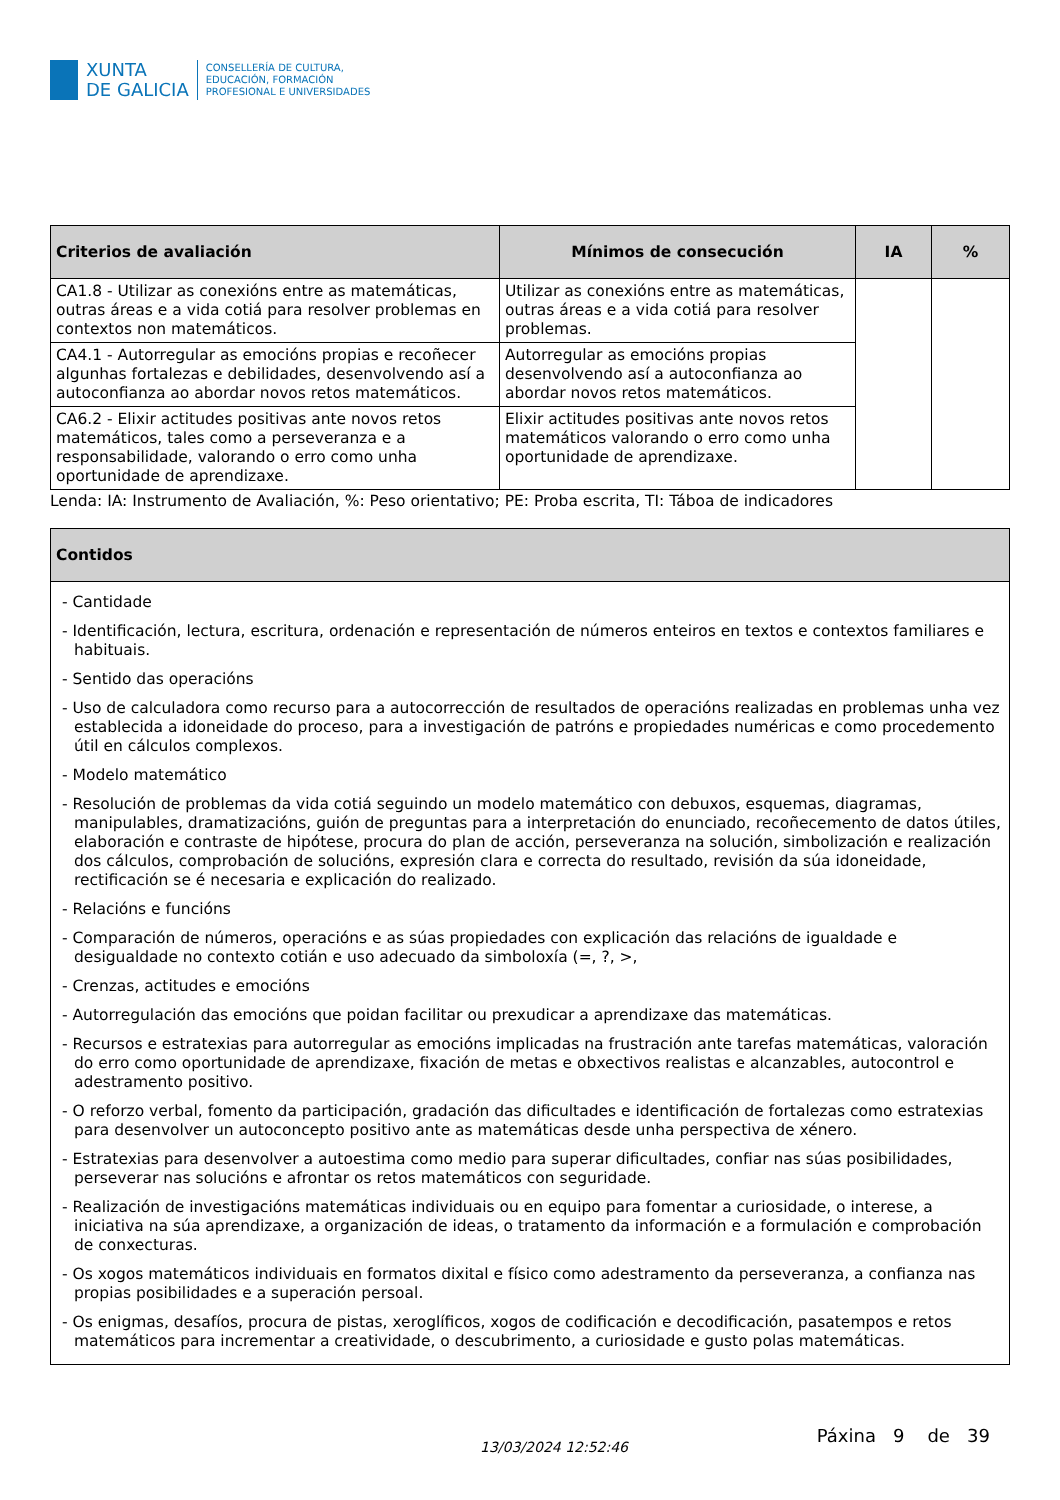XUNTA
DE GALICIA
CONSELLERÍA DE CULTURA,
EDUCACIÓN, FORMACIÓN
PROFESIONAL E UNIVERSIDADES
| Criterios de avaliación | Mínimos de consecución | IA | % |
| --- | --- | --- | --- |
| CA1.8 - Utilizar as conexións entre as matemáticas, outras áreas e a vida cotiá para resolver problemas en contextos non matemáticos. | Utilizar as conexións entre as matemáticas, outras áreas e a vida cotiá para resolver problemas. | | |
| CA4.1 - Autorregular as emocións propias e recoñecer algunhas fortalezas e debilidades, desenvolvendo así a autoconfianza ao abordar novos retos matemáticos. | Autorregular as emocións propias desenvolvendo así a autoconfianza ao abordar novos retos matemáticos. | | |
| CA6.2 - Elixir actitudes positivas ante novos retos matemáticos, tales como a perseveranza e a responsabilidade, valorando o erro como unha oportunidade de aprendizaxe. | Elixir actitudes positivas ante novos retos matemáticos valorando o erro como unha oportunidade de aprendizaxe. | | |
Lenda: IA: Instrumento de Avaliación, %: Peso orientativo; PE: Proba escrita, TI: Táboa de indicadores
| Contidos |
| --- |
| - Cantidade - Identificación, lectura, escritura, ordenación e representación de números enteiros en textos e contextos familiares e habituais. - Sentido das operacións - Uso de calculadora como recurso para a autocorrección de resultados de operacións realizadas en problemas unha vez establecida a idoneidade do proceso, para a investigación de patróns e propiedades numéricas e como procedemento útil en cálculos complexos. - Modelo matemático - Resolución de problemas da vida cotiá seguindo un modelo matemático con debuxos, esquemas, diagramas, manipulables, dramatizacións, guión de preguntas para a interpretación do enunciado, recoñecemento de datos útiles, elaboración e contraste de hipótese, procura do plan de acción, perseveranza na solución, simbolización e realización dos cálculos, comprobación de solucións, expresión clara e correcta do resultado, revisión da súa idoneidade, rectificación se é necesaria e explicación do realizado. - Relacións e funcións - Comparación de números, operacións e as súas propiedades con explicación das relacións de igualdade e desigualdade no contexto cotián e uso adecuado da simboloxía (=, ?, >, - Crenzas, actitudes e emocións - Autorregulación das emocións que poidan facilitar ou prexudicar a aprendizaxe das matemáticas. - Recursos e estratexias para autorregular as emocións implicadas na frustración ante tarefas matemáticas, valoración do erro como oportunidade de aprendizaxe, fixación de metas e obxectivos realistas e alcanzables, autocontrol e adestramento positivo. - O reforzo verbal, fomento da participación, gradación das dificultades e identificación de fortalezas como estratexias para desenvolver un autoconcepto positivo ante as matemáticas desde unha perspectiva de xénero. - Estratexias para desenvolver a autoestima como medio para superar dificultades, confiar nas súas posibilidades, perseverar nas solucións e afrontar os retos matemáticos con seguridade. - Realización de investigacións matemáticas individuais ou en equipo para fomentar a curiosidade, o interese, a iniciativa na súa aprendizaxe, a organización de ideas, o tratamento da información e a formulación e comprobación de conxecturas. - Os xogos matemáticos individuais en formatos dixital e físico como adestramento da perseveranza, a confianza nas propias posibilidades e a superación persoal. - Os enigmas, desafíos, procura de pistas, xeroglíficos, xogos de codificación e decodificación, pasatempos e retos matemáticos para incrementar a creatividade, o descubrimento, a curiosidade e gusto polas matemáticas. |
13/03/2024 12:52:46 Páxina 9 de 39